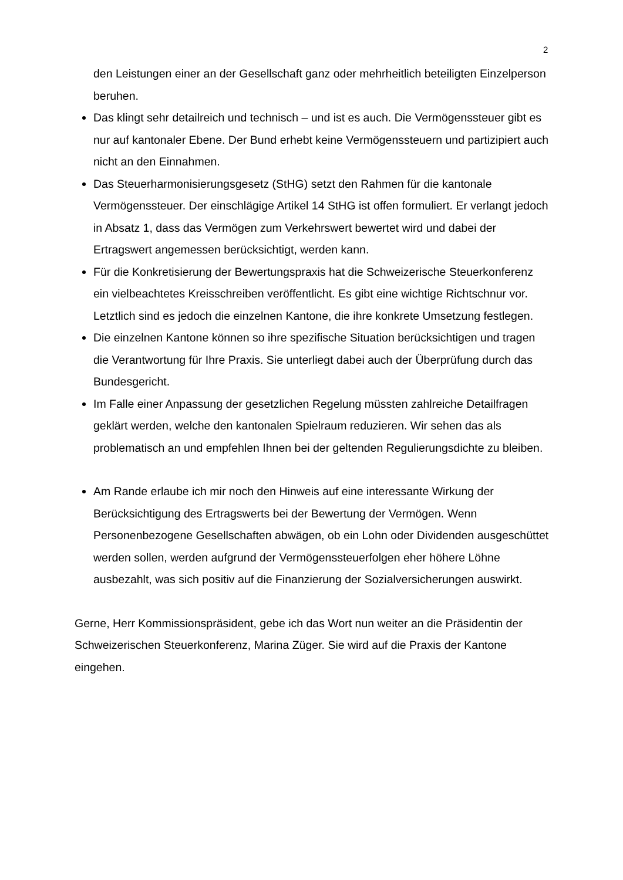2
den Leistungen einer an der Gesellschaft ganz oder mehrheitlich beteiligten Einzelperson beruhen.
Das klingt sehr detailreich und technisch – und ist es auch. Die Vermögenssteuer gibt es nur auf kantonaler Ebene. Der Bund erhebt keine Vermögenssteuern und partizipiert auch nicht an den Einnahmen.
Das Steuerharmonisierungsgesetz (StHG) setzt den Rahmen für die kantonale Vermögenssteuer. Der einschlägige Artikel 14 StHG ist offen formuliert. Er verlangt jedoch in Absatz 1, dass das Vermögen zum Verkehrswert bewertet wird und dabei der Ertragswert angemessen berücksichtigt, werden kann.
Für die Konkretisierung der Bewertungspraxis hat die Schweizerische Steuerkonferenz ein vielbeachtetes Kreisschreiben veröffentlicht. Es gibt eine wichtige Richtschnur vor. Letztlich sind es jedoch die einzelnen Kantone, die ihre konkrete Umsetzung festlegen.
Die einzelnen Kantone können so ihre spezifische Situation berücksichtigen und tragen die Verantwortung für Ihre Praxis. Sie unterliegt dabei auch der Überprüfung durch das Bundesgericht.
Im Falle einer Anpassung der gesetzlichen Regelung müssten zahlreiche Detailfragen geklärt werden, welche den kantonalen Spielraum reduzieren. Wir sehen das als problematisch an und empfehlen Ihnen bei der geltenden Regulierungsdichte zu bleiben.
Am Rande erlaube ich mir noch den Hinweis auf eine interessante Wirkung der Berücksichtigung des Ertragswerts bei der Bewertung der Vermögen. Wenn Personenbezogene Gesellschaften abwägen, ob ein Lohn oder Dividenden ausgeschüttet werden sollen, werden aufgrund der Vermögenssteuerfolgen eher höhere Löhne ausbezahlt, was sich positiv auf die Finanzierung der Sozialversicherungen auswirkt.
Gerne, Herr Kommissionspräsident, gebe ich das Wort nun weiter an die Präsidentin der Schweizerischen Steuerkonferenz, Marina Züger. Sie wird auf die Praxis der Kantone eingehen.